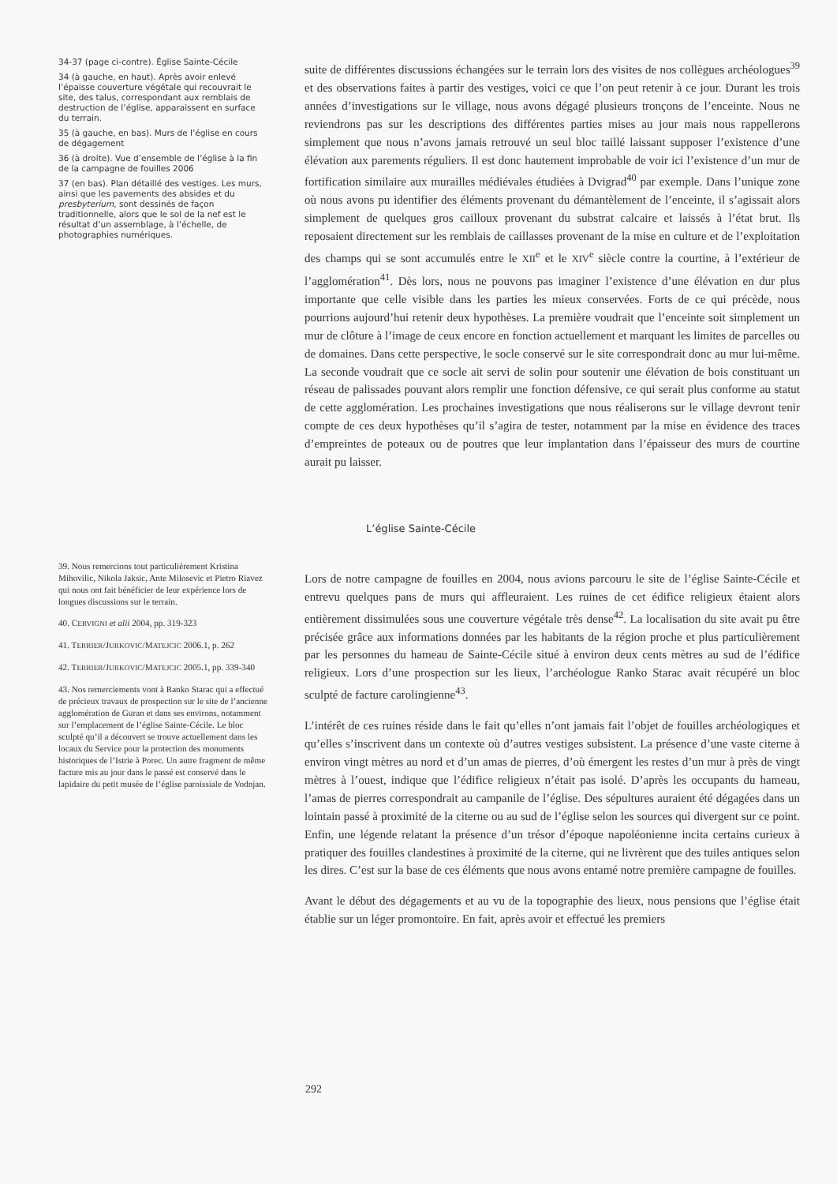34-37 (page ci-contre). Église Sainte-Cécile
34 (à gauche, en haut). Après avoir enlevé l’épaisse couverture végétale qui recouvrait le site, des talus, correspondant aux remblais de destruction de l’église, apparaissent en surface du terrain.
35 (à gauche, en bas). Murs de l’église en cours de dégagement
36 (à droite). Vue d’ensemble de l’église à la fin de la campagne de fouilles 2006
37 (en bas). Plan détaillé des vestiges. Les murs, ainsi que les pavements des absides et du presbyterium, sont dessinés de façon traditionnelle, alors que le sol de la nef est le résultat d’un assemblage, à l’échelle, de photographies numériques.
39. Nous remercions tout particulièrement Kristina Mihovilic, Nikola Jaksic, Ante Milosevic et Pietro Riavez qui nous ont fait bénéficier de leur expérience lors de longues discussions sur le terrain.
40. CERVIGNI et alii 2004, pp. 319-323
41. TERRIER/JURKOVIC/MATEJCIC 2006.1, p. 262
42. TERRIER/JURKOVIC/MATEJCIC 2005.1, pp. 339-340
43. Nos remerciements vont à Ranko Starac qui a effectué de précieux travaux de prospection sur le site de l’ancienne agglomération de Guran et dans ses environs, notamment sur l’emplacement de l’église Sainte-Cécile. Le bloc sculpté qu’il a découvert se trouve actuellement dans les locaux du Service pour la protection des monuments historiques de l’Istrie à Porec. Un autre fragment de même facture mis au jour dans le passé est conservé dans le lapidaire du petit musée de l’église paroissiale de Vodnjan.
suite de différentes discussions échangées sur le terrain lors des visites de nos collègues archéologues<sup>39</sup> et des observations faites à partir des vestiges, voici ce que l’on peut retenir à ce jour. Durant les trois années d’investigations sur le village, nous avons dégagé plusieurs tronçons de l’enceinte. Nous ne reviendrons pas sur les descriptions des différentes parties mises au jour mais nous rappellerons simplement que nous n’avons jamais retrouvé un seul bloc taillé laissant supposer l’existence d’une élévation aux parements réguliers. Il est donc hautement improbable de voir ici l’existence d’un mur de fortification similaire aux murailles médiévales étudiées à Dvigrad<sup>40</sup> par exemple. Dans l’unique zone où nous avons pu identifier des éléments provenant du démantèlement de l’enceinte, il s’agissait alors simplement de quelques gros cailloux provenant du substrat calcaire et laissés à l’état brut. Ils reposaient directement sur les remblais de caillasses provenant de la mise en culture et de l’exploitation des champs qui se sont accumulés entre le XII<sup>e</sup> et le XIV<sup>e</sup> siècle contre la courtine, à l’extérieur de l’agglomération<sup>41</sup>. Dès lors, nous ne pouvons pas imaginer l’existence d’une élévation en dur plus importante que celle visible dans les parties les mieux conservées. Forts de ce qui précède, nous pourrions aujourd’hui retenir deux hypothèses. La première voudrait que l’enceinte soit simplement un mur de clôture à l’image de ceux encore en fonction actuellement et marquant les limites de parcelles ou de domaines. Dans cette perspective, le socle conservé sur le site correspondrait donc au mur lui-même. La seconde voudrait que ce socle ait servi de solin pour soutenir une élévation de bois constituant un réseau de palissades pouvant alors remplir une fonction défensive, ce qui serait plus conforme au statut de cette agglomération. Les prochaines investigations que nous réaliserons sur le village devront tenir compte de ces deux hypothèses qu’il s’agira de tester, notamment par la mise en évidence des traces d’empreintes de poteaux ou de poutres que leur implantation dans l’épaisseur des murs de courtine aurait pu laisser.
L’église Sainte-Cécile
Lors de notre campagne de fouilles en 2004, nous avions parcouru le site de l’église Sainte-Cécile et entrevu quelques pans de murs qui affleuraient. Les ruines de cet édifice religieux étaient alors entièrement dissimulées sous une couverture végétale très dense<sup>42</sup>. La localisation du site avait pu être précisée grâce aux informations données par les habitants de la région proche et plus particulièrement par les personnes du hameau de Sainte-Cécile situé à environ deux cents mètres au sud de l’édifice religieux. Lors d’une prospection sur les lieux, l’archéologue Ranko Starac avait récupéré un bloc sculpté de facture carolingienne<sup>43</sup>.
L’intérêt de ces ruines réside dans le fait qu’elles n’ont jamais fait l’objet de fouilles archéologiques et qu’elles s’inscrivent dans un contexte où d’autres vestiges subsistent. La présence d’une vaste citerne à environ vingt mètres au nord et d’un amas de pierres, d’où émergent les restes d’un mur à près de vingt mètres à l’ouest, indique que l’édifice religieux n’était pas isolé. D’après les occupants du hameau, l’amas de pierres correspondrait au campanile de l’église. Des sépultures auraient été dégagées dans un lointain passé à proximité de la citerne ou au sud de l’église selon les sources qui divergent sur ce point. Enfin, une légende relatant la présence d’un trésor d’époque napoléonienne incita certains curieux à pratiquer des fouilles clandestines à proximité de la citerne, qui ne livrèrent que des tuiles antiques selon les dires. C’est sur la base de ces éléments que nous avons entamé notre première campagne de fouilles.
Avant le début des dégagements et au vu de la topographie des lieux, nous pensions que l’église était établie sur un léger promontoire. En fait, après avoir et effectué les premiers
292